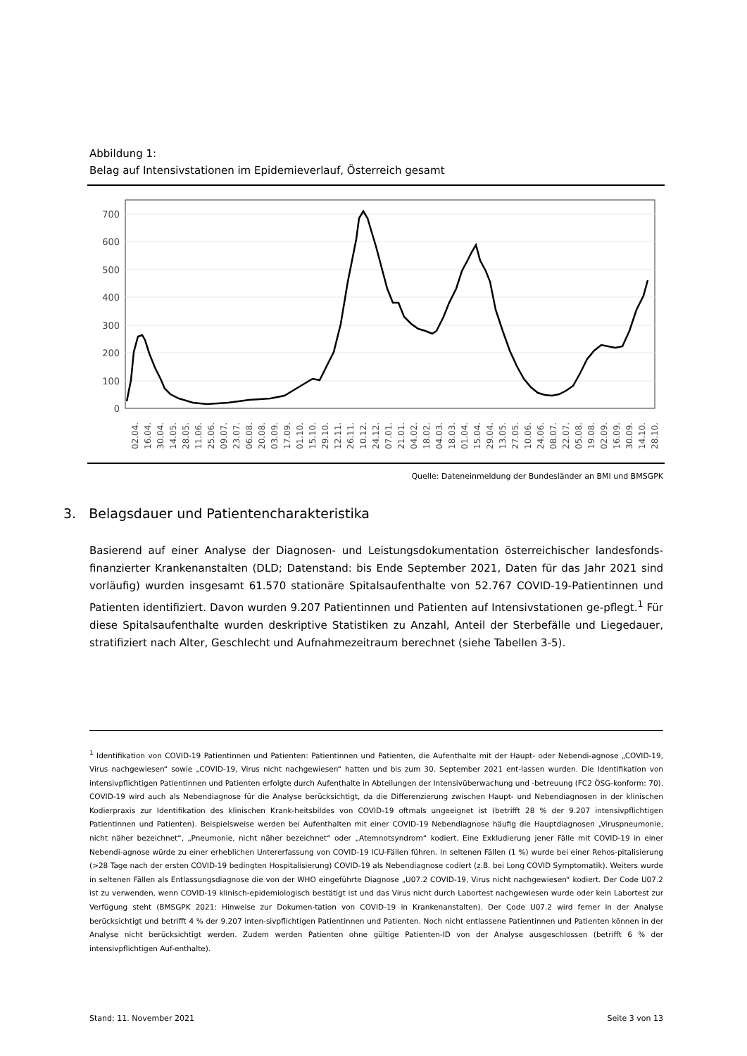Abbildung 1:
Belag auf Intensivstationen im Epidemieverlauf, Österreich gesamt
700
600
500
400
300
200
100
0
02.04.
16.04.
30.04.
14.05.
28.05.
11.06.
25.06.
09.07.
23.07.
06.08.
20.08.
03.09.
17.09.
01.10.
15.10.
29.10.
12.11.
26.11.
10.12.
24.12.
07.01.
21.01.
04.02.
18.02.
04.03.
18.03.
01.04.
15.04.
29.04.
13.05.
27.05.
10.06.
24.06.
08.07.
22.07.
05.08.
19.08.
02.09.
16.09.
30.09.
14.10.
28.10.
Quelle: Dateneinmeldung der Bundesländer an BMI und BMSGPK
3. Belagsdauer und Patientencharakteristika
Basierend auf einer Analyse der Diagnosen- und Leistungsdokumentation österreichischer landesfonds-finanzierter Krankenanstalten (DLD; Datenstand: bis Ende September 2021, Daten für das Jahr 2021 sind vorläufig) wurden insgesamt 61.570 stationäre Spitalsaufenthalte von 52.767 COVID-19-Patientinnen und Patienten identifiziert. Davon wurden 9.207 Patientinnen und Patienten auf Intensivstationen ge-pflegt.<sup>1</sup> Für diese Spitalsaufenthalte wurden deskriptive Statistiken zu Anzahl, Anteil der Sterbefälle und Liegedauer, stratifiziert nach Alter, Geschlecht und Aufnahmezeitraum berechnet (siehe Tabellen 3-5).
<sup>1</sup> Identifikation von COVID-19 Patientinnen und Patienten: Patientinnen und Patienten, die Aufenthalte mit der Haupt- oder Nebendi-agnose „COVID-19, Virus nachgewiesen“ sowie „COVID-19, Virus nicht nachgewiesen“ hatten und bis zum 30. September 2021 ent-lassen wurden. Die Identifikation von intensivpflichtigen Patientinnen und Patienten erfolgte durch Aufenthalte in Abteilungen der Intensivüberwachung und -betreuung (FC2 ÖSG-konform: 70). COVID-19 wird auch als Nebendiagnose für die Analyse berücksichtigt, da die Differenzierung zwischen Haupt- und Nebendiagnosen in der klinischen Kodierpraxis zur Identifikation des klinischen Krank-heitsbildes von COVID-19 oftmals ungeeignet ist (betrifft 28 % der 9.207 intensivpflichtigen Patientinnen und Patienten). Beispielsweise werden bei Aufenthalten mit einer COVID-19 Nebendiagnose häufig die Hauptdiagnosen „Viruspneumonie, nicht näher bezeichnet“, „Pneumonie, nicht näher bezeichnet“ oder „Atemnotsyndrom“ kodiert. Eine Exkludierung jener Fälle mit COVID-19 in einer Nebendi-agnose würde zu einer erheblichen Untererfassung von COVID-19 ICU-Fällen führen. In seltenen Fällen (1 %) wurde bei einer Rehos-pitalisierung (>28 Tage nach der ersten COVID-19 bedingten Hospitalisierung) COVID-19 als Nebendiagnose codiert (z.B. bei Long COVID Symptomatik). Weiters wurde in seltenen Fällen als Entlassungsdiagnose die von der WHO eingeführte Diagnose „U07.2 COVID-19, Virus nicht nachgewiesen“ kodiert. Der Code U07.2 ist zu verwenden, wenn COVID-19 klinisch-epidemiologisch bestätigt ist und das Virus nicht durch Labortest nachgewiesen wurde oder kein Labortest zur Verfügung steht (BMSGPK 2021: Hinweise zur Dokumen-tation von COVID-19 in Krankenanstalten). Der Code U07.2 wird ferner in der Analyse berücksichtigt und betrifft 4 % der 9.207 inten-sivpflichtigen Patientinnen und Patienten. Noch nicht entlassene Patientinnen und Patienten können in der Analyse nicht berücksichtigt werden. Zudem werden Patienten ohne gültige Patienten-ID von der Analyse ausgeschlossen (betrifft 6 % der intensivpflichtigen Auf-enthalte).
Stand: 11. November 2021 Seite 3 von 13